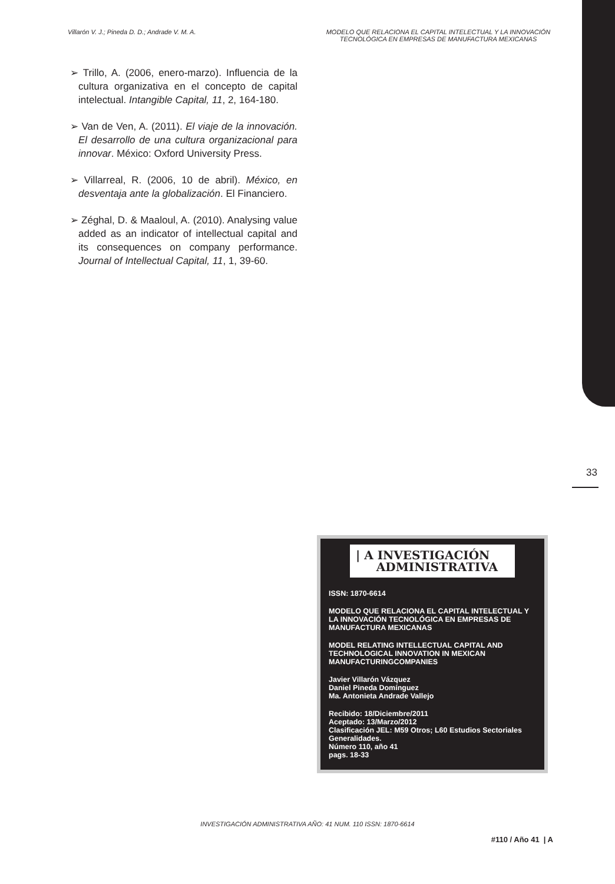Villarón V. J.; Pineda D. D.; Andrade V. M. A.
MODELO QUE RELACIONA EL CAPITAL INTELECTUAL Y LA INNOVACIÓN TECNOLÓGICA EN EMPRESAS DE MANUFACTURA MEXICANAS
➢ Trillo, A. (2006, enero-marzo). Influencia de la cultura organizativa en el concepto de capital intelectual. Intangible Capital, 11, 2, 164-180.
➢ Van de Ven, A. (2011). El viaje de la innovación. El desarrollo de una cultura organizacional para innovar. México: Oxford University Press.
➢ Villarreal, R. (2006, 10 de abril). México, en desventaja ante la globalización. El Financiero.
➢ Zéghal, D. & Maaloul, A. (2010). Analysing value added as an indicator of intellectual capital and its consequences on company performance. Journal of Intellectual Capital, 11, 1, 39-60.
33
| A INVESTIGACIÓN
ADMINISTRATIVA
ISSN: 1870-6614
MODELO QUE RELACIONA EL CAPITAL INTELECTUAL Y LA INNOVACIÓN TECNOLÓGICA EN EMPRESAS DE MANUFACTURA MEXICANAS
MODEL RELATING INTELLECTUAL CAPITAL AND TECHNOLOGICAL INNOVATION IN MEXICAN MANUFACTURINGCOMPANIES
Javier Villarón Vázquez
Daniel Pineda Domínguez
Ma. Antonieta Andrade Vallejo
Recibido: 18/Diciembre/2011
Aceptado: 13/Marzo/2012
Clasificación JEL: M59 Otros; L60 Estudios Sectoriales Generalidades.
Número 110, año 41
pags. 18-33
INVESTIGACIÓN ADMINISTRATIVA AÑO: 41 NUM. 110 ISSN: 1870-6614
#110 / Año 41 | A